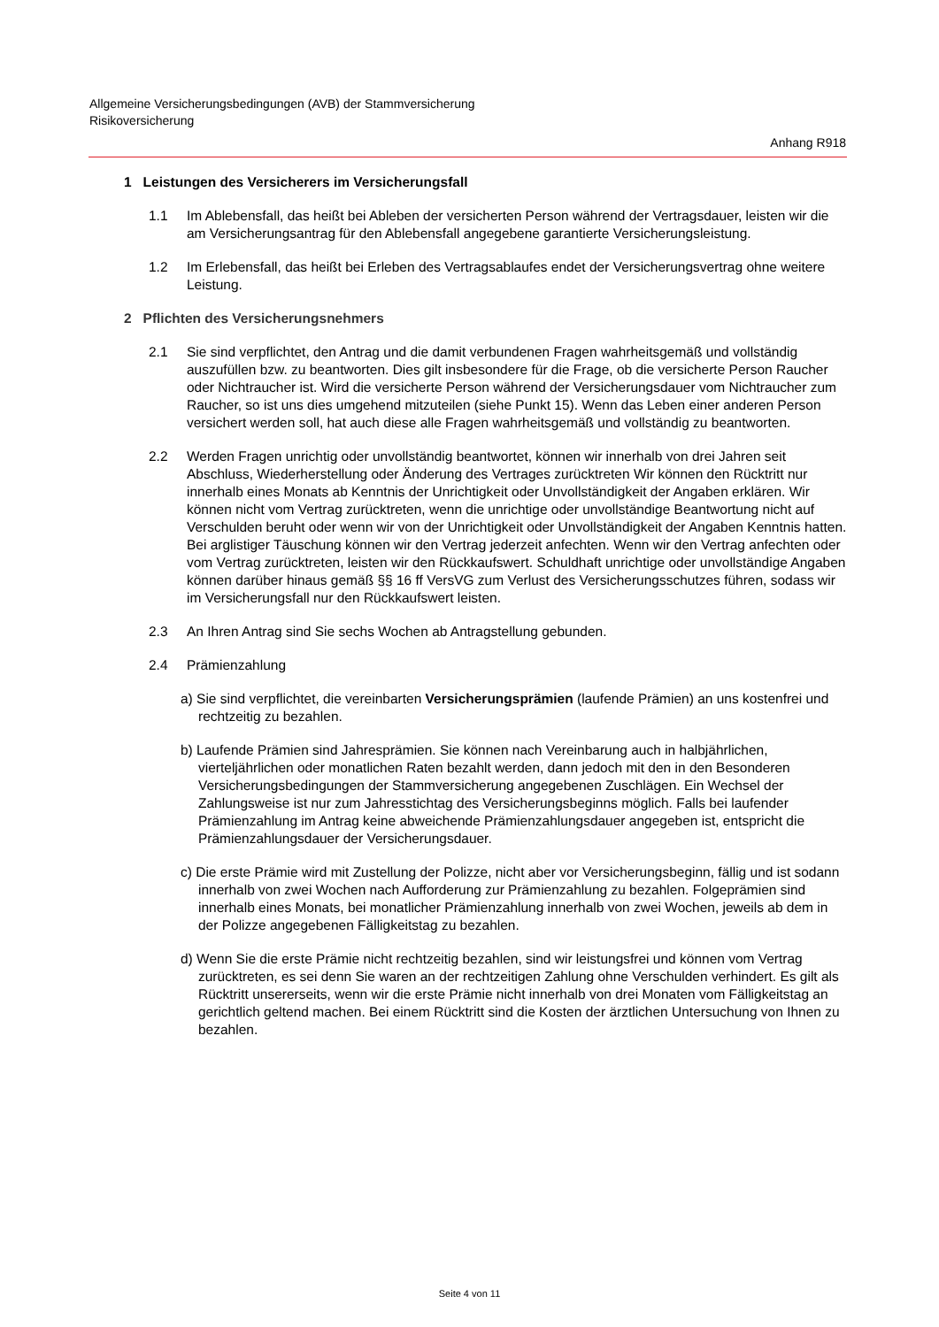Allgemeine Versicherungsbedingungen (AVB) der Stammversicherung
Risikoversicherung
Anhang R918
1 Leistungen des Versicherers im Versicherungsfall
1.1 Im Ablebensfall, das heißt bei Ableben der versicherten Person während der Vertragsdauer, leisten wir die am Versicherungsantrag für den Ablebensfall angegebene garantierte Versicherungsleistung.
1.2 Im Erlebensfall, das heißt bei Erleben des Vertragsablaufes endet der Versicherungsvertrag ohne weitere Leistung.
2 Pflichten des Versicherungsnehmers
2.1 Sie sind verpflichtet, den Antrag und die damit verbundenen Fragen wahrheitsgemäß und vollständig auszufüllen bzw. zu beantworten. Dies gilt insbesondere für die Frage, ob die versicherte Person Raucher oder Nichtraucher ist. Wird die versicherte Person während der Versicherungsdauer vom Nichtraucher zum Raucher, so ist uns dies umgehend mitzuteilen (siehe Punkt 15). Wenn das Leben einer anderen Person versichert werden soll, hat auch diese alle Fragen wahrheitsgemäß und vollständig zu beantworten.
2.2 Werden Fragen unrichtig oder unvollständig beantwortet, können wir innerhalb von drei Jahren seit Abschluss, Wiederherstellung oder Änderung des Vertrages zurücktreten Wir können den Rücktritt nur innerhalb eines Monats ab Kenntnis der Unrichtigkeit oder Unvollständigkeit der Angaben erklären. Wir können nicht vom Vertrag zurücktreten, wenn die unrichtige oder unvollständige Beantwortung nicht auf Verschulden beruht oder wenn wir von der Unrichtigkeit oder Unvollständigkeit der Angaben Kenntnis hatten. Bei arglistiger Täuschung können wir den Vertrag jederzeit anfechten. Wenn wir den Vertrag anfechten oder vom Vertrag zurücktreten, leisten wir den Rückkaufswert. Schuldhaft unrichtige oder unvollständige Angaben können darüber hinaus gemäß §§ 16 ff VersVG zum Verlust des Versicherungsschutzes führen, sodass wir im Versicherungsfall nur den Rückkaufswert leisten.
2.3 An Ihren Antrag sind Sie sechs Wochen ab Antragstellung gebunden.
2.4 Prämienzahlung
a) Sie sind verpflichtet, die vereinbarten Versicherungsprämien (laufende Prämien) an uns kostenfrei und rechtzeitig zu bezahlen.
b) Laufende Prämien sind Jahresprämien. Sie können nach Vereinbarung auch in halbjährlichen, vierteljährlichen oder monatlichen Raten bezahlt werden, dann jedoch mit den in den Besonderen Versicherungsbedingungen der Stammversicherung angegebenen Zuschlägen. Ein Wechsel der Zahlungsweise ist nur zum Jahresstichtag des Versicherungsbeginns möglich. Falls bei laufender Prämienzahlung im Antrag keine abweichende Prämienzahlungsdauer angegeben ist, entspricht die Prämienzahlungsdauer der Versicherungsdauer.
c) Die erste Prämie wird mit Zustellung der Polizze, nicht aber vor Versicherungsbeginn, fällig und ist sodann innerhalb von zwei Wochen nach Aufforderung zur Prämienzahlung zu bezahlen. Folgeprämien sind innerhalb eines Monats, bei monatlicher Prämienzahlung innerhalb von zwei Wochen, jeweils ab dem in der Polizze angegebenen Fälligkeitstag zu bezahlen.
d) Wenn Sie die erste Prämie nicht rechtzeitig bezahlen, sind wir leistungsfrei und können vom Vertrag zurücktreten, es sei denn Sie waren an der rechtzeitigen Zahlung ohne Verschulden verhindert. Es gilt als Rücktritt unsererseits, wenn wir die erste Prämie nicht innerhalb von drei Monaten vom Fälligkeitstag an gerichtlich geltend machen. Bei einem Rücktritt sind die Kosten der ärztlichen Untersuchung von Ihnen zu bezahlen.
Seite 4 von 11